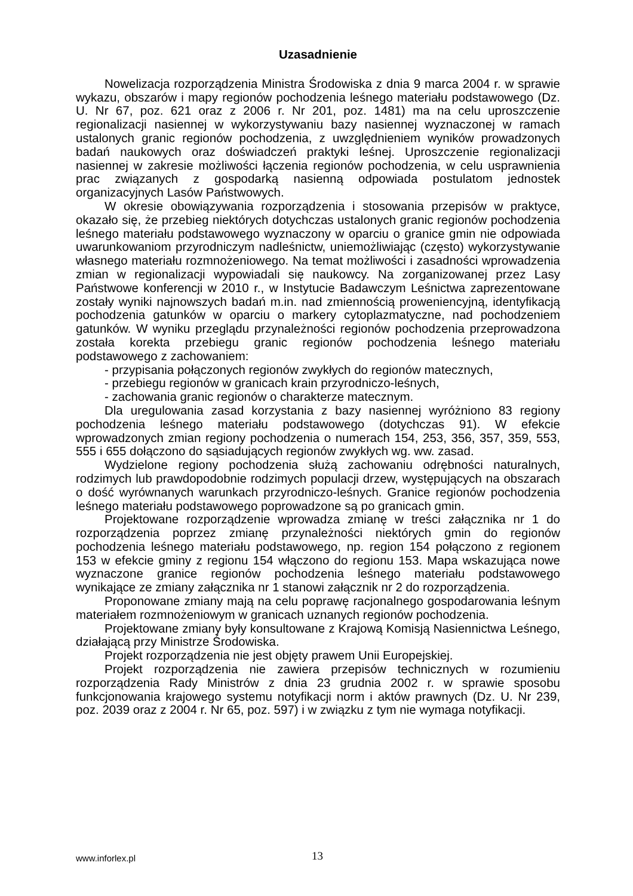Uzasadnienie
Nowelizacja rozporządzenia Ministra Środowiska z dnia 9 marca 2004 r. w sprawie wykazu, obszarów i mapy regionów pochodzenia leśnego materiału podstawowego (Dz. U. Nr 67, poz. 621 oraz z 2006 r. Nr 201, poz. 1481) ma na celu uproszczenie regionalizacji nasiennej w wykorzystywaniu bazy nasiennej wyznaczonej w ramach ustalonych granic regionów pochodzenia, z uwzględnieniem wyników prowadzonych badań naukowych oraz doświadczeń praktyki leśnej. Uproszczenie regionalizacji nasiennej w zakresie możliwości łączenia regionów pochodzenia, w celu usprawnienia prac związanych z gospodarką nasienną odpowiada postulatom jednostek organizacyjnych Lasów Państwowych.
W okresie obowiązywania rozporządzenia i stosowania przepisów w praktyce, okazało się, że przebieg niektórych dotychczas ustalonych granic regionów pochodzenia leśnego materiału podstawowego wyznaczony w oparciu o granice gmin nie odpowiada uwarunkowaniom przyrodniczym nadleśnictw, uniemożliwiając (często) wykorzystywanie własnego materiału rozmnożeniowego. Na temat możliwości i zasadności wprowadzenia zmian w regionalizacji wypowiadali się naukowcy. Na zorganizowanej przez Lasy Państwowe konferencji w 2010 r., w Instytucie Badawczym Leśnictwa zaprezentowane zostały wyniki najnowszych badań m.in. nad zmiennością proweniencyjną, identyfikacją pochodzenia gatunków w oparciu o markery cytoplazmatyczne, nad pochodzeniem gatunków. W wyniku przeglądu przynależności regionów pochodzenia przeprowadzona została korekta przebiegu granic regionów pochodzenia leśnego materiału podstawowego z zachowaniem:
- przypisania połączonych regionów zwykłych do regionów matecznych,
- przebiegu regionów w granicach krain przyrodniczo-leśnych,
- zachowania granic regionów o charakterze matecznym.
Dla uregulowania zasad korzystania z bazy nasiennej wyróżniono 83 regiony pochodzenia leśnego materiału podstawowego (dotychczas 91). W efekcie wprowadzonych zmian regiony pochodzenia o numerach 154, 253, 356, 357, 359, 553, 555 i 655 dołączono do sąsiadujących regionów zwykłych wg. ww. zasad.
Wydzielone regiony pochodzenia służą zachowaniu odrębności naturalnych, rodzimych lub prawdopodobnie rodzimych populacji drzew, występujących na obszarach o dość wyrównanych warunkach przyrodniczo-leśnych. Granice regionów pochodzenia leśnego materiału podstawowego poprowadzone są po granicach gmin.
Projektowane rozporządzenie wprowadza zmianę w treści załącznika nr 1 do rozporządzenia poprzez zmianę przynależności niektórych gmin do regionów pochodzenia leśnego materiału podstawowego, np. region 154 połączono z regionem 153 w efekcie gminy z regionu 154 włączono do regionu 153. Mapa wskazująca nowe wyznaczone granice regionów pochodzenia leśnego materiału podstawowego wynikające ze zmiany załącznika nr 1 stanowi załącznik nr 2 do rozporządzenia.
Proponowane zmiany mają na celu poprawę racjonalnego gospodarowania leśnym materiałem rozmnożeniowym w granicach uznanych regionów pochodzenia.
Projektowane zmiany były konsultowane z Krajową Komisją Nasiennictwa Leśnego, działającą przy Ministrze Środowiska.
Projekt rozporządzenia nie jest objęty prawem Unii Europejskiej.
Projekt rozporządzenia nie zawiera przepisów technicznych w rozumieniu rozporządzenia Rady Ministrów z dnia 23 grudnia 2002 r. w sprawie sposobu funkcjonowania krajowego systemu notyfikacji norm i aktów prawnych (Dz. U. Nr 239, poz. 2039 oraz z 2004 r. Nr 65, poz. 597) i w związku z tym nie wymaga notyfikacji.
www.inforlex.pl 13